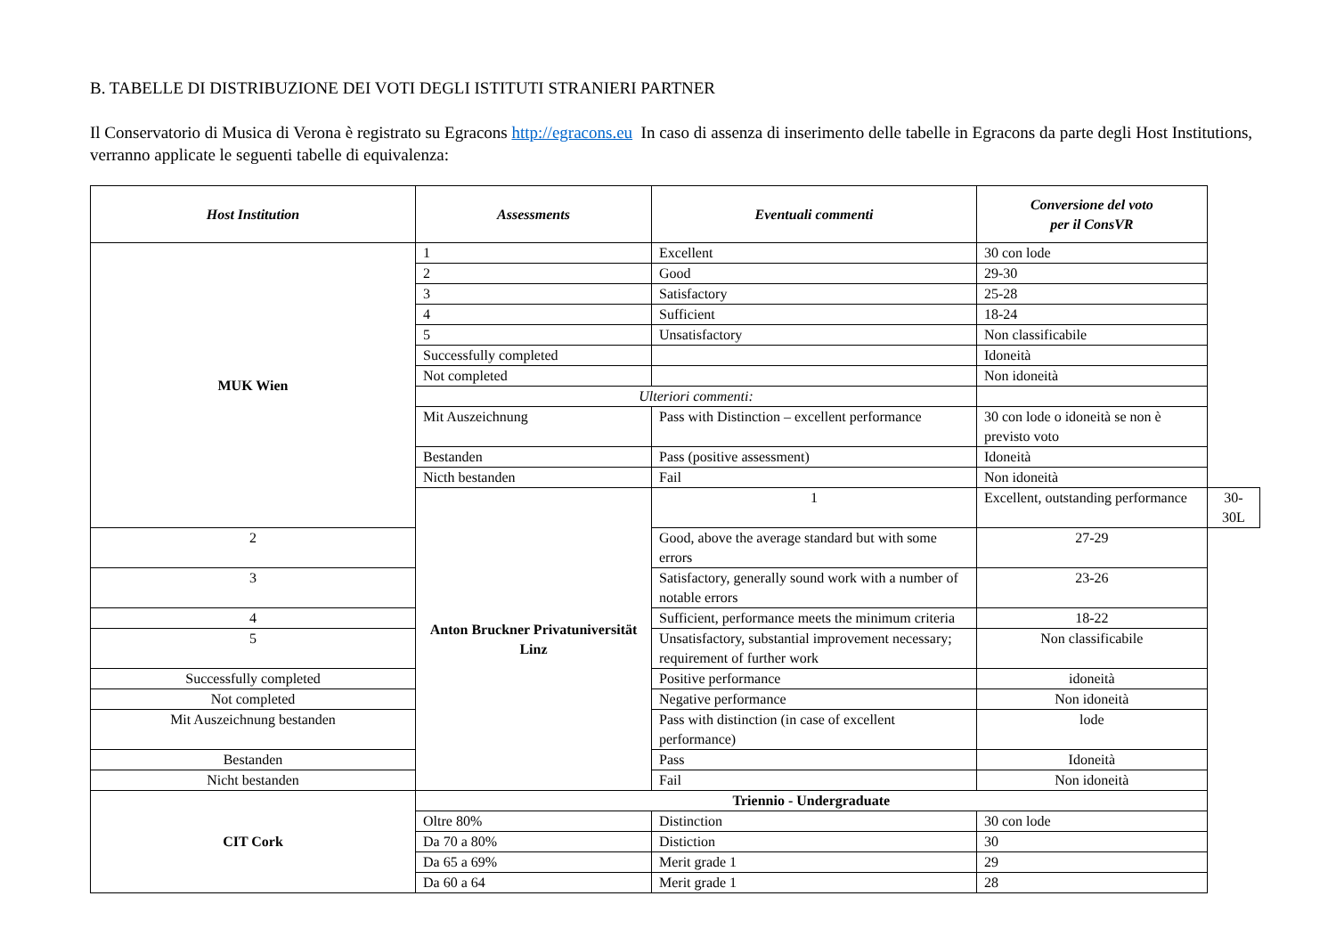B. TABELLE DI DISTRIBUZIONE DEI VOTI DEGLI ISTITUTI STRANIERI PARTNER
Il Conservatorio di Musica di Verona è registrato su Egracons http://egracons.eu In caso di assenza di inserimento delle tabelle in Egracons da parte degli Host Institutions, verranno applicate le seguenti tabelle di equivalenza:
| Host Institution | Assessments | Eventuali commenti | Conversione del voto per il ConsVR | |
| --- | --- | --- | --- | --- |
| MUK Wien | 1 | Excellent | 30 con lode | |
| | 2 | Good | 29-30 | |
| | 3 | Satisfactory | 25-28 | |
| | 4 | Sufficient | 18-24 | |
| | 5 | Unsatisfactory | Non classificabile | |
| | Successfully completed | | Idoneità | |
| | Not completed | | Non idoneità | |
| | Ulteriori commenti: | | | |
| | Mit Auszeichnung | Pass with Distinction – excellent performance | 30 con lode o idoneità se non è previsto voto | |
| | Bestanden | Pass (positive assessment) | Idoneità | |
| | Nicth bestanden | Fail | Non idoneità | |
| | Anton Bruckner Privatuniversität Linz | 1 | Excellent, outstanding performance | 30-30L |
| 2 | | Good, above the average standard but with some errors | 27-29 | |
| 3 | | Satisfactory, generally sound work with a number of notable errors | 23-26 | |
| 4 | | Sufficient, performance meets the minimum criteria | 18-22 | |
| 5 | | Unsatisfactory, substantial improvement necessary; requirement of further work | Non classificabile | |
| Successfully completed | | Positive performance | idoneità | |
| Not completed | | Negative performance | Non idoneità | |
| Mit Auszeichnung bestanden | | Pass with distinction (in case of excellent performance) | lode | |
| Bestanden | | Pass | Idoneità | |
| Nicht bestanden | | Fail | Non idoneità | |
| CIT Cork | Triennio - Undergraduate | | | |
| | Oltre 80% | Distinction | 30 con lode | |
| | Da 70 a 80% | Distiction | 30 | |
| | Da 65 a 69% | Merit grade 1 | 29 | |
| | Da 60 a 64 | Merit grade 1 | 28 | |